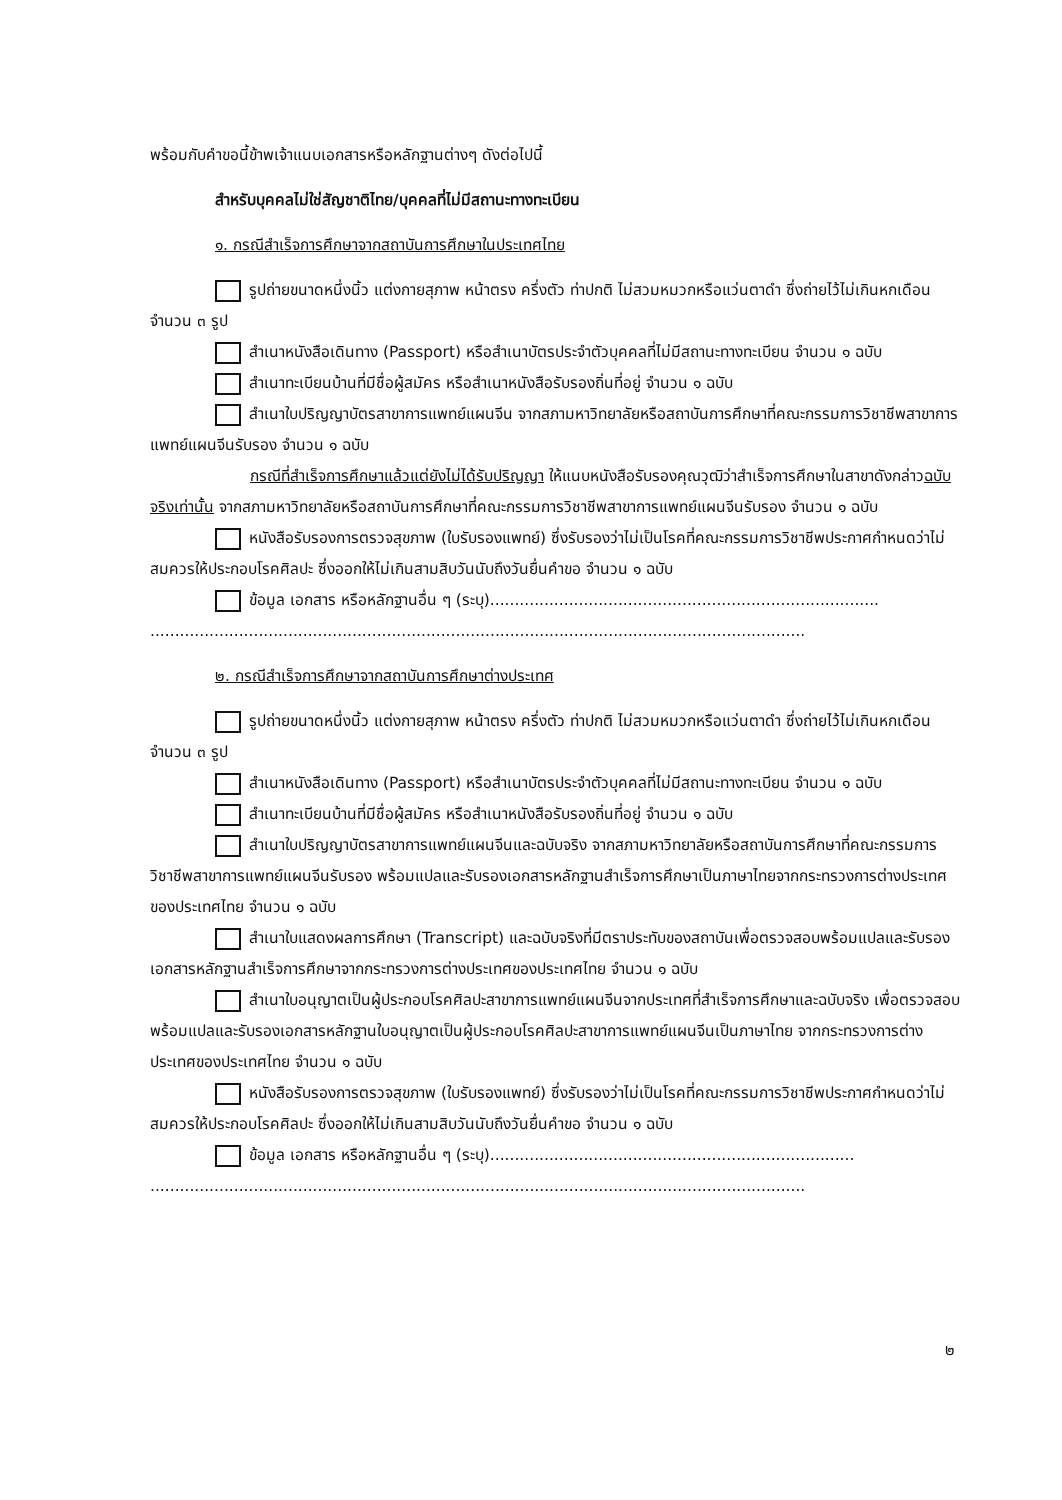พร้อมกับคำขอนี้ข้าพเจ้าแนบเอกสารหรือหลักฐานต่างๆ ดังต่อไปนี้
สำหรับบุคคลไม่ใช่สัญชาติไทย/บุคคลที่ไม่มีสถานะทางทะเบียน
๑. กรณีสำเร็จการศึกษาจากสถาบันการศึกษาในประเทศไทย
รูปถ่ายขนาดหนึ่งนิ้ว แต่งกายสุภาพ หน้าตรง ครึ่งตัว ท่าปกติ ไม่สวมหมวกหรือแว่นตาดำ ซึ่งถ่ายไว้ไม่เกินหกเดือน จำนวน ๓ รูป
สำเนาหนังสือเดินทาง (Passport) หรือสำเนาบัตรประจำตัวบุคคลที่ไม่มีสถานะทางทะเบียน จำนวน ๑ ฉบับ
สำเนาทะเบียนบ้านที่มีชื่อผู้สมัคร หรือสำเนาหนังสือรับรองถิ่นที่อยู่ จำนวน ๑ ฉบับ
สำเนาใบปริญญาบัตรสาขาการแพทย์แผนจีน จากสภามหาวิทยาลัยหรือสถาบันการศึกษาที่คณะกรรมการวิชาชีพสาขาการแพทย์แผนจีนรับรอง จำนวน ๑ ฉบับ
กรณีที่สำเร็จการศึกษาแล้วแต่ยังไม่ได้รับปริญญา ให้แนบหนังสือรับรองคุณวุฒิว่าสำเร็จการศึกษาในสาขาดังกล่าวฉบับจริงเท่านั้น จากสภามหาวิทยาลัยหรือสถาบันการศึกษาที่คณะกรรมการวิชาชีพสาขาการแพทย์แผนจีนรับรอง จำนวน ๑ ฉบับ
หนังสือรับรองการตรวจสุขภาพ (ใบรับรองแพทย์) ซึ่งรับรองว่าไม่เป็นโรคที่คณะกรรมการวิชาชีพประกาศกำหนดว่าไม่สมควรให้ประกอบโรคศิลปะ ซึ่งออกให้ไม่เกินสามสิบวันนับถึงวันยื่นคำขอ จำนวน ๑ ฉบับ
ข้อมูล เอกสาร หรือหลักฐานอื่น ๆ (ระบุ)...............................................................................
.....................................................................................................................................
๒. กรณีสำเร็จการศึกษาจากสถาบันการศึกษาต่างประเทศ
รูปถ่ายขนาดหนึ่งนิ้ว แต่งกายสุภาพ หน้าตรง ครึ่งตัว ท่าปกติ ไม่สวมหมวกหรือแว่นตาดำ ซึ่งถ่ายไว้ไม่เกินหกเดือน จำนวน ๓ รูป
สำเนาหนังสือเดินทาง (Passport) หรือสำเนาบัตรประจำตัวบุคคลที่ไม่มีสถานะทางทะเบียน จำนวน ๑ ฉบับ
สำเนาทะเบียนบ้านที่มีชื่อผู้สมัคร หรือสำเนาหนังสือรับรองถิ่นที่อยู่ จำนวน ๑ ฉบับ
สำเนาใบปริญญาบัตรสาขาการแพทย์แผนจีนและฉบับจริง จากสภามหาวิทยาลัยหรือสถาบันการศึกษาที่คณะกรรมการวิชาชีพสาขาการแพทย์แผนจีนรับรอง พร้อมแปลและรับรองเอกสารหลักฐานสำเร็จการศึกษาเป็นภาษาไทยจากกระทรวงการต่างประเทศของประเทศไทย จำนวน ๑ ฉบับ
สำเนาใบแสดงผลการศึกษา (Transcript) และฉบับจริงที่มีตราประทับของสถาบันเพื่อตรวจสอบพร้อมแปลและรับรองเอกสารหลักฐานสำเร็จการศึกษาจากกระทรวงการต่างประเทศของประเทศไทย จำนวน ๑ ฉบับ
สำเนาใบอนุญาตเป็นผู้ประกอบโรคศิลปะสาขาการแพทย์แผนจีนจากประเทศที่สำเร็จการศึกษาและฉบับจริง เพื่อตรวจสอบพร้อมแปลและรับรองเอกสารหลักฐานใบอนุญาตเป็นผู้ประกอบโรคศิลปะสาขาการแพทย์แผนจีนเป็นภาษาไทย จากกระทรวงการต่างประเทศของประเทศไทย จำนวน ๑ ฉบับ
หนังสือรับรองการตรวจสุขภาพ (ใบรับรองแพทย์) ซึ่งรับรองว่าไม่เป็นโรคที่คณะกรรมการวิชาชีพประกาศกำหนดว่าไม่สมควรให้ประกอบโรคศิลปะ ซึ่งออกให้ไม่เกินสามสิบวันนับถึงวันยื่นคำขอ จำนวน ๑ ฉบับ
ข้อมูล เอกสาร หรือหลักฐานอื่น ๆ (ระบุ)..........................................................................
.....................................................................................................................................
๒